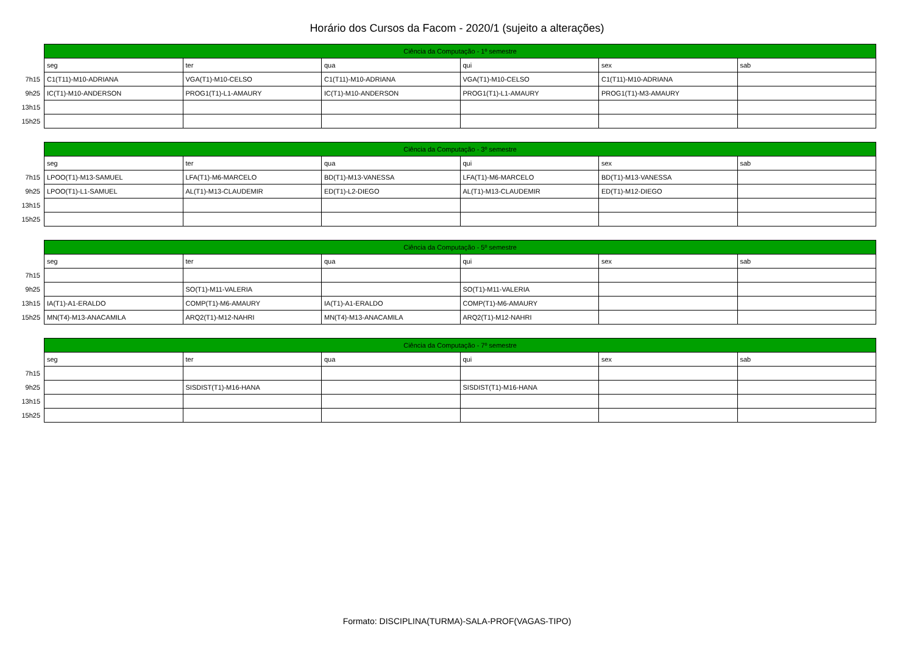Horário dos Cursos da Facom - 2020/1 (sujeito a alterações)
| | Ciência da Computação - 1º semestre | | | | | |
| | seg | ter | qua | qui | sex | sab |
| 7h15 | C1(T11)-M10-ADRIANA | VGA(T1)-M10-CELSO | C1(T11)-M10-ADRIANA | VGA(T1)-M10-CELSO | C1(T11)-M10-ADRIANA | |
| 9h25 | IC(T1)-M10-ANDERSON | PROG1(T1)-L1-AMAURY | IC(T1)-M10-ANDERSON | PROG1(T1)-L1-AMAURY | PROG1(T1)-M3-AMAURY | |
| 13h15 | | | | | | |
| 15h25 | | | | | | |
| | Ciência da Computação - 3º semestre | | | | | |
| | seg | ter | qua | qui | sex | sab |
| 7h15 | LPOO(T1)-M13-SAMUEL | LFA(T1)-M6-MARCELO | BD(T1)-M13-VANESSA | LFA(T1)-M6-MARCELO | BD(T1)-M13-VANESSA | |
| 9h25 | LPOO(T1)-L1-SAMUEL | AL(T1)-M13-CLAUDEMIR | ED(T1)-L2-DIEGO | AL(T1)-M13-CLAUDEMIR | ED(T1)-M12-DIEGO | |
| 13h15 | | | | | | |
| 15h25 | | | | | | |
| | Ciência da Computação - 5º semestre | | | | | |
| | seg | ter | qua | qui | sex | sab |
| 7h15 | | | | | | |
| 9h25 | | SO(T1)-M11-VALERIA | | SO(T1)-M11-VALERIA | | |
| 13h15 | IA(T1)-A1-ERALDO | COMP(T1)-M6-AMAURY | IA(T1)-A1-ERALDO | COMP(T1)-M6-AMAURY | | |
| 15h25 | MN(T4)-M13-ANACAMILA | ARQ2(T1)-M12-NAHRI | MN(T4)-M13-ANACAMILA | ARQ2(T1)-M12-NAHRI | | |
| | Ciência da Computação - 7º semestre | | | | | |
| | seg | ter | qua | qui | sex | sab |
| 7h15 | | | | | | |
| 9h25 | | SISDIST(T1)-M16-HANA | | SISDIST(T1)-M16-HANA | | |
| 13h15 | | | | | | |
| 15h25 | | | | | | |
Formato: DISCIPLINA(TURMA)-SALA-PROF(VAGAS-TIPO)